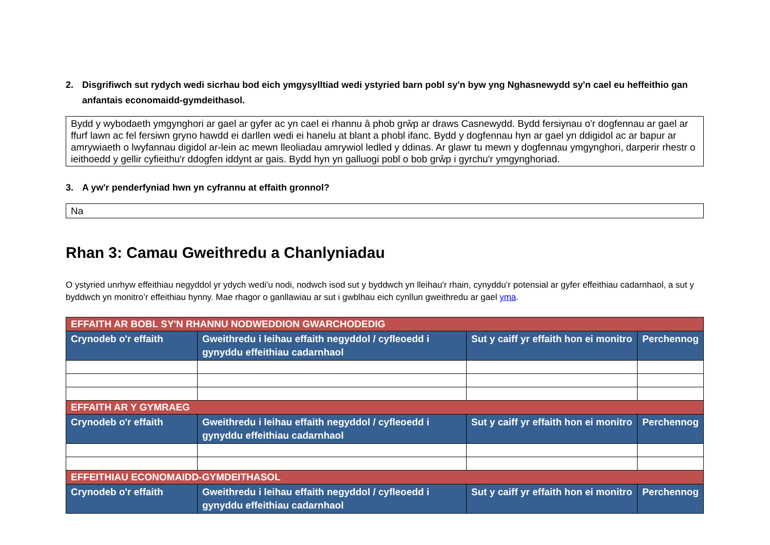2. Disgrifiwch sut rydych wedi sicrhau bod eich ymgysylltiad wedi ystyried barn pobl sy'n byw yng Nghasnewydd sy'n cael eu heffeithio gan anfantais economaidd-gymdeithasol.
Bydd y wybodaeth ymgynghori ar gael ar gyfer ac yn cael ei rhannu â phob grŵp ar draws Casnewydd. Bydd fersiynau o'r dogfennau ar gael ar ffurf lawn ac fel fersiwn gryno hawdd ei darllen wedi ei hanelu at blant a phobl ifanc. Bydd y dogfennau hyn ar gael yn ddigidol ac ar bapur ar amrywiaeth o lwyfannau digidol ar-lein ac mewn lleoliadau amrywiol ledled y ddinas. Ar glawr tu mewn y dogfennau ymgynghori, darperir rhestr o ieithoedd y gellir cyfieithu'r ddogfen iddynt ar gais. Bydd hyn yn galluogi pobl o bob grŵp i gyrchu'r ymgynghoriad.
3. A yw'r penderfyniad hwn yn cyfrannu at effaith gronnol?
Na
Rhan 3: Camau Gweithredu a Chanlyniadau
O ystyried unrhyw effeithiau negyddol yr ydych wedi'u nodi, nodwch isod sut y byddwch yn lleihau'r rhain, cynyddu’r potensial ar gyfer effeithiau cadarnhaol, a sut y byddwch yn monitro’r effeithiau hynny. Mae rhagor o ganllawiau ar sut i gwblhau eich cynllun gweithredu ar gael yma.
| EFFAITH AR BOBL SY'N RHANNU NODWEDDION GWARCHODEDIG | | | |
| Crynodeb o'r effaith | Gweithredu i leihau effaith negyddol / cyfleoedd i gynyddu effeithiau cadarnhaol | Sut y caiff yr effaith hon ei monitro | Perchennog |
| EFFAITH AR Y GYMRAEG | | | |
| Crynodeb o'r effaith | Gweithredu i leihau effaith negyddol / cyfleoedd i gynyddu effeithiau cadarnhaol | Sut y caiff yr effaith hon ei monitro | Perchennog |
| EFFEITHIAU ECONOMAIDD-GYMDEITHASOL | | | |
| Crynodeb o'r effaith | Gweithredu i leihau effaith negyddol / cyfleoedd i gynyddu effeithiau cadarnhaol | Sut y caiff yr effaith hon ei monitro | Perchennog |